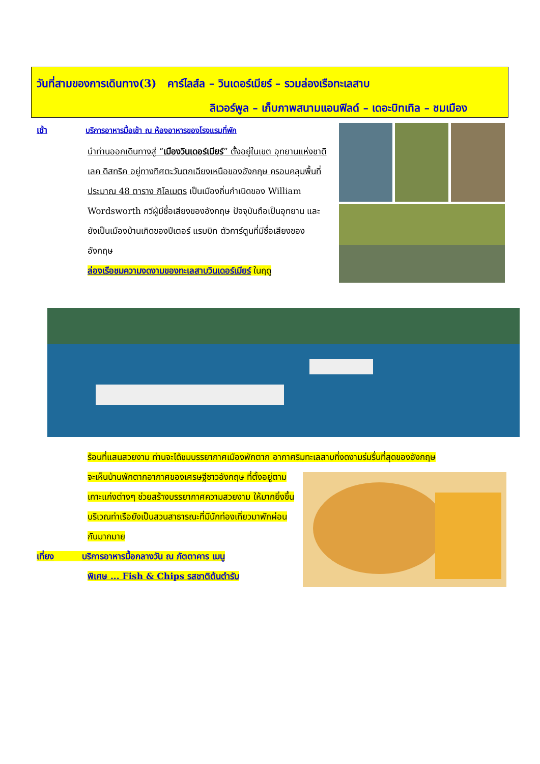วันที่สามของการเดินทาง(3) คาร์ไลส์ล – วินเดอร์เมียร์ – รวมล่องเรือทะเลสาบ
ลิเวอร์พูล – เก็บภาพสนามแอนฟิลด์ – เดอะบิทเทิล – ชมเมือง
เช้า บริการอาหารมื้อเช้า ณ ห้องอาหารของโรงแรมที่พัก
นำท่านออกเดินทางสู่ “เมืองวินเดอร์เมียร์” ตั้งอยู่ในเขต อุทยานแห่งชาติ เลค ดิสทริค อยู่ทางทิศตะวันตกเฉียงเหนือของอังกฤษ ครอบคลุมพื้นที่ประมาณ 48 ตาราง กิโลเมตร เป็นเมืองถิ่นกำเนิดของ William Wordsworth กวีผู้มีชื่อเสียงของอังกฤษ ปัจจุบันถือเป็นอุทยาน และยังเป็นเมืองบ้านเกิดของปีเตอร์ แรบบิท ตัวการ์ตูนที่มีชื่อเสียงของอังกฤษ
ล่องเรือชมความงดงามของทะเลสาบวินเดอร์เมียร์ ในฤดู
ร้อนที่แสนสวยงาม ท่านจะได้ชมบรรยากาศเมืองพักตาก อากาศริมทะเลสาบที่งดงามร่มรื่นที่สุดของอังกฤษ
จะเห็นบ้านพักตากอากาศของเศรษฐีชาวอังกฤษ ที่ตั้งอยู่ตามเกาะแก่งต่างๆ ช่วยสร้างบรรยากาศความสวยงาม ให้มากยิ่งขึ้น บริเวณท่าเรือยังเป็นสวนสาธารณะที่มีนักท่องเที่ยวมาพักผ่อนกันมากมาย
เที่ยง บริการอาหารมื้อกลางวัน ณ ภัตตาคาร เมนู
พิเศษ ... Fish & Chips รสชาติต้นตำรับ